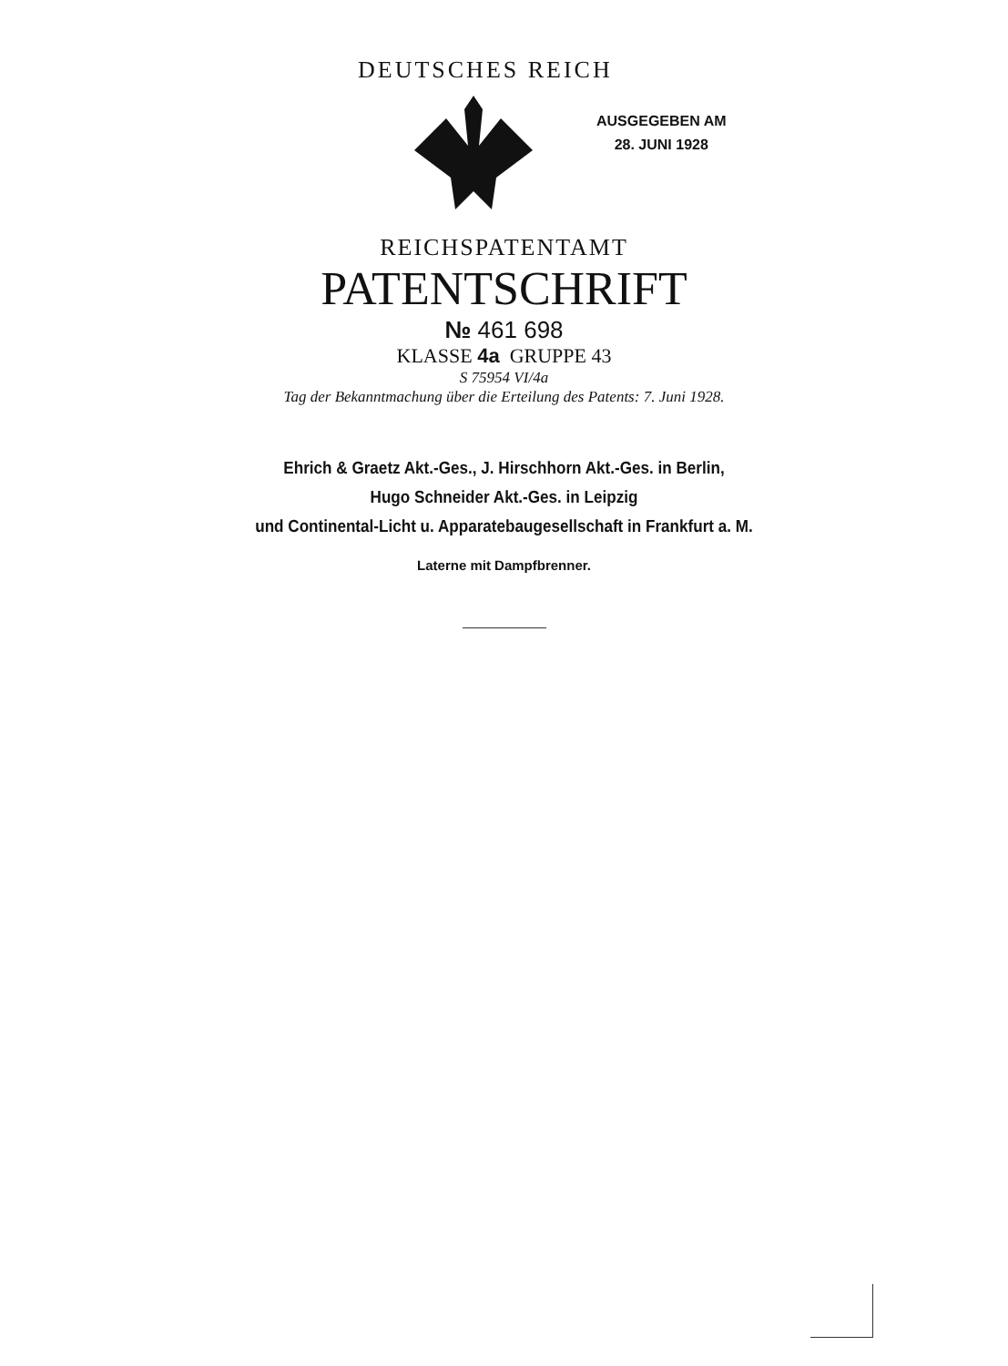DEUTSCHES REICH
AUSGEGEBEN AM
28. JUNI 1928
REICHSPATENTAMT
PATENTSCHRIFT
№ 461 698
KLASSE 4a GRUPPE 43
S 75954 VI/4a
Tag der Bekanntmachung über die Erteilung des Patents: 7. Juni 1928.
Ehrich & Graetz Akt.-Ges., J. Hirschhorn Akt.-Ges. in Berlin,
Hugo Schneider Akt.-Ges. in Leipzig
und Continental-Licht u. Apparatebaugesellschaft in Frankfurt a. M.
Laterne mit Dampfbrenner.